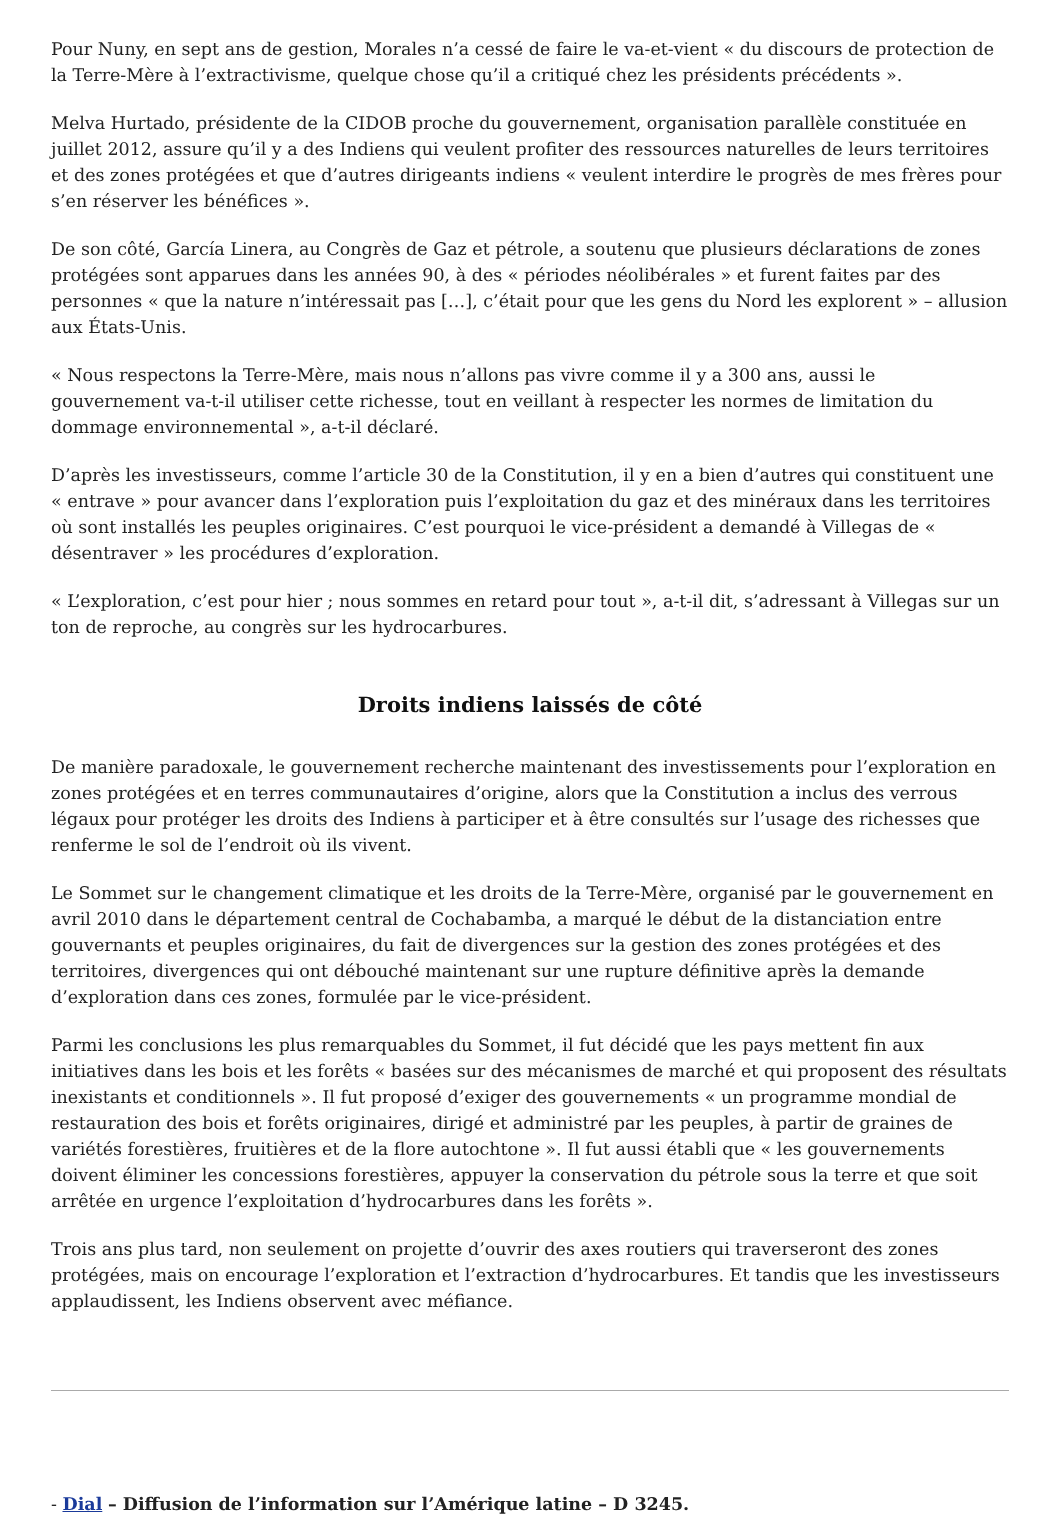Pour Nuny, en sept ans de gestion, Morales n’a cessé de faire le va-et-vient « du discours de protection de la Terre-Mère à l’extractivisme, quelque chose qu’il a critiqué chez les présidents précédents ».
Melva Hurtado, présidente de la CIDOB proche du gouvernement, organisation parallèle constituée en juillet 2012, assure qu’il y a des Indiens qui veulent profiter des ressources naturelles de leurs territoires et des zones protégées et que d’autres dirigeants indiens « veulent interdire le progrès de mes frères pour s’en réserver les bénéfices ».
De son côté, García Linera, au Congrès de Gaz et pétrole, a soutenu que plusieurs déclarations de zones protégées sont apparues dans les années 90, à des « périodes néolibérales » et furent faites par des personnes « que la nature n’intéressait pas […], c’était pour que les gens du Nord les explorent » – allusion aux États-Unis.
« Nous respectons la Terre-Mère, mais nous n’allons pas vivre comme il y a 300 ans, aussi le gouvernement va-t-il utiliser cette richesse, tout en veillant à respecter les normes de limitation du dommage environnemental », a-t-il déclaré.
D’après les investisseurs, comme l’article 30 de la Constitution, il y en a bien d’autres qui constituent une « entrave » pour avancer dans l’exploration puis l’exploitation du gaz et des minéraux dans les territoires où sont installés les peuples originaires. C’est pourquoi le vice-président a demandé à Villegas de « désentraver » les procédures d’exploration.
« L’exploration, c’est pour hier ; nous sommes en retard pour tout », a-t-il dit, s’adressant à Villegas sur un ton de reproche, au congrès sur les hydrocarbures.
Droits indiens laissés de côté
De manière paradoxale, le gouvernement recherche maintenant des investissements pour l’exploration en zones protégées et en terres communautaires d’origine, alors que la Constitution a inclus des verrous légaux pour protéger les droits des Indiens à participer et à être consultés sur l’usage des richesses que renferme le sol de l’endroit où ils vivent.
Le Sommet sur le changement climatique et les droits de la Terre-Mère, organisé par le gouvernement en avril 2010 dans le département central de Cochabamba, a marqué le début de la distanciation entre gouvernants et peuples originaires, du fait de divergences sur la gestion des zones protégées et des territoires, divergences qui ont débouché maintenant sur une rupture définitive après la demande d’exploration dans ces zones, formulée par le vice-président.
Parmi les conclusions les plus remarquables du Sommet, il fut décidé que les pays mettent fin aux initiatives dans les bois et les forêts « basées sur des mécanismes de marché et qui proposent des résultats inexistants et conditionnels ». Il fut proposé d’exiger des gouvernements « un programme mondial de restauration des bois et forêts originaires, dirigé et administré par les peuples, à partir de graines de variétés forestières, fruitières et de la flore autochtone ». Il fut aussi établi que « les gouvernements doivent éliminer les concessions forestières, appuyer la conservation du pétrole sous la terre et que soit arrêtée en urgence l’exploitation d’hydrocarbures dans les forêts ».
Trois ans plus tard, non seulement on projette d’ouvrir des axes routiers qui traverseront des zones protégées, mais on encourage l’exploration et l’extraction d’hydrocarbures. Et tandis que les investisseurs applaudissent, les Indiens observent avec méfiance.
- Dial – Diffusion de l’information sur l’Amérique latine – D 3245.